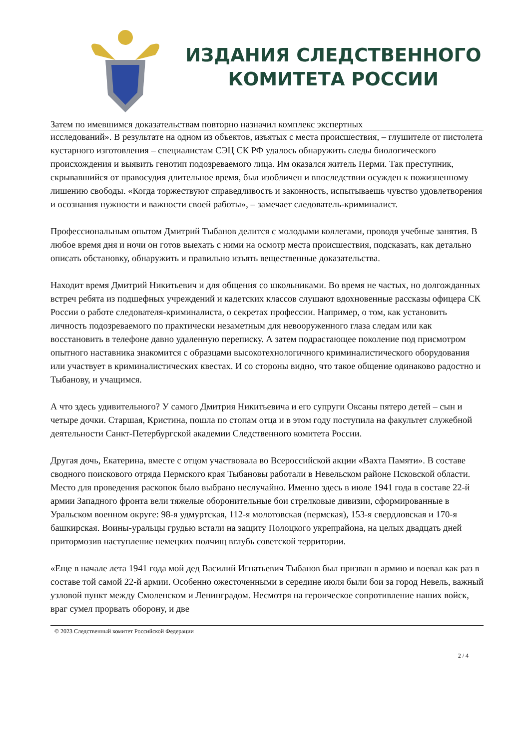ИЗДАНИЯ СЛЕДСТВЕННОГО
КОМИТЕТА РОССИИ
Затем по имевшимся доказательствам повторно назначил комплекс экспертных
исследований». В результате на одном из объектов, изъятых с места происшествия, – глушителе от пистолета кустарного изготовления – специалистам СЭЦ СК РФ удалось обнаружить следы биологического происхождения и выявить генотип подозреваемого лица. Им оказался житель Перми. Так преступник, скрывавшийся от правосудия длительное время, был изобличен и впоследствии осужден к пожизненному лишению свободы. «Когда торжествуют справедливость и законность, испытываешь чувство удовлетворения и осознания нужности и важности своей работы», – замечает следователь-криминалист.
Профессиональным опытом Дмитрий Тыбанов делится с молодыми коллегами, проводя учебные занятия. В любое время дня и ночи он готов выехать с ними на осмотр места происшествия, подсказать, как детально описать обстановку, обнаружить и правильно изъять вещественные доказательства.
Находит время Дмитрий Никитьевич и для общения со школьниками. Во время не частых, но долгожданных встреч ребята из подшефных учреждений и кадетских классов слушают вдохновенные рассказы офицера СК России о работе следователя-криминалиста, о секретах профессии. Например, о том, как установить личность подозреваемого по практически незаметным для невооруженного глаза следам или как восстановить в телефоне давно удаленную переписку. А затем подрастающее поколение под присмотром опытного наставника знакомится с образцами высокотехнологичного криминалистического оборудования или участвует в криминалистических квестах. И со стороны видно, что такое общение одинаково радостно и Тыбанову, и учащимся.
А что здесь удивительного? У самого Дмитрия Никитьевича и его супруги Оксаны пятеро детей – сын и четыре дочки. Старшая, Кристина, пошла по стопам отца и в этом году поступила на факультет служебной деятельности Санкт-Петербургской академии Следственного комитета России.
Другая дочь, Екатерина, вместе с отцом участвовала во Всероссийской акции «Вахта Памяти». В составе сводного поискового отряда Пермского края Тыбановы работали в Невельском районе Псковской области. Место для проведения раскопок было выбрано неслучайно. Именно здесь в июле 1941 года в составе 22-й армии Западного фронта вели тяжелые оборонительные бои стрелковые дивизии, сформированные в Уральском военном округе: 98-я удмуртская, 112-я молотовская (пермская), 153-я свердловская и 170-я башкирская. Воины-уральцы грудью встали на защиту Полоцкого укрепрайона, на целых двадцать дней притормозив наступление немецких полчищ вглубь советской территории.
«Еще в начале лета 1941 года мой дед Василий Игнатьевич Тыбанов был призван в армию и воевал как раз в составе той самой 22-й армии. Особенно ожесточенными в середине июля были бои за город Невель, важный узловой пункт между Смоленском и Ленинградом. Несмотря на героическое сопротивление наших войск, враг сумел прорвать оборону, и две
© 2023 Следственный комитет Российской Федерации
2 / 4